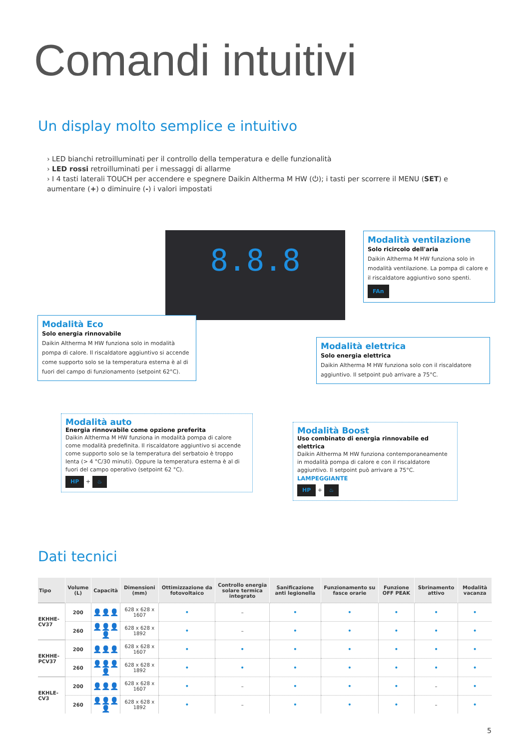Comandi intuitivi
Un display molto semplice e intuitivo
› LED bianchi retroilluminati per il controllo della temperatura e delle funzionalità
› LED rossi retroilluminati per i messaggi di allarme
› I 4 tasti laterali TOUCH per accendere e spegnere Daikin Altherma M HW (⏻); i tasti per scorrere il MENU (SET) e aumentare (+) o diminuire (-) i valori impostati
8.8.8
Modalità ventilazione
Solo ricircolo dell'aria
Daikin Altherma M HW funziona solo in modalità ventilazione. La pompa di calore e il riscaldatore aggiuntivo sono spenti. FAn
Modalità Eco
Solo energia rinnovabile
Daikin Altherma M HW funziona solo in modalità pompa di calore. Il riscaldatore aggiuntivo si accende come supporto solo se la temperatura esterna è al di fuori del campo di funzionamento (setpoint 62°C).
Modalità elettrica
Solo energia elettrica
Daikin Altherma M HW funziona solo con il riscaldatore aggiuntivo. Il setpoint può arrivare a 75°C.
Modalità auto
Energia rinnovabile come opzione preferita
Daikin Altherma M HW funziona in modalità pompa di calore come modalità predefinita. Il riscaldatore aggiuntivo si accende come supporto solo se la temperatura del serbatoio è troppo lenta (> 4 °C/30 minuti). Oppure la temperatura esterna è al di fuori del campo operativo (setpoint 62 °C).
HP + ♨
Modalità Boost
Uso combinato di energia rinnovabile ed elettrica
Daikin Altherma M HW funziona contemporaneamente in modalità pompa di calore e con il riscaldatore aggiuntivo. Il setpoint può arrivare a 75°C.
LAMPEGGIANTE
HP + ♨
Dati tecnici
| Tipo | Volume (L) | Capacità | Dimensioni (mm) | Ottimizzazione da fotovoltaico | Controllo energia solare termica integrato | Sanificazione anti legionella | Funzionamento su fasce orarie | Funzione OFF PEAK | Sbrinamento attivo | Modalità vacanza |
| --- | --- | --- | --- | --- | --- | --- | --- | --- | --- | --- |
| EKHHE-CV37 | 200 | 👤👤👤 | 628 x 628 x 1607 | • | – | • | • | • | • | • |
| | 260 | 👤👤👤👤 | 628 x 628 x 1892 | • | – | • | • | • | • | • |
| EKHHE-PCV37 | 200 | 👤👤👤 | 628 x 628 x 1607 | • | • | • | • | • | • | • |
| | 260 | 👤👤👤👤 | 628 x 628 x 1892 | • | • | • | • | • | • | • |
| EKHLE-CV3 | 200 | 👤👤👤 | 628 x 628 x 1607 | • | – | • | • | • | – | • |
| | 260 | 👤👤👤👤 | 628 x 628 x 1892 | • | – | • | • | • | – | • |
5